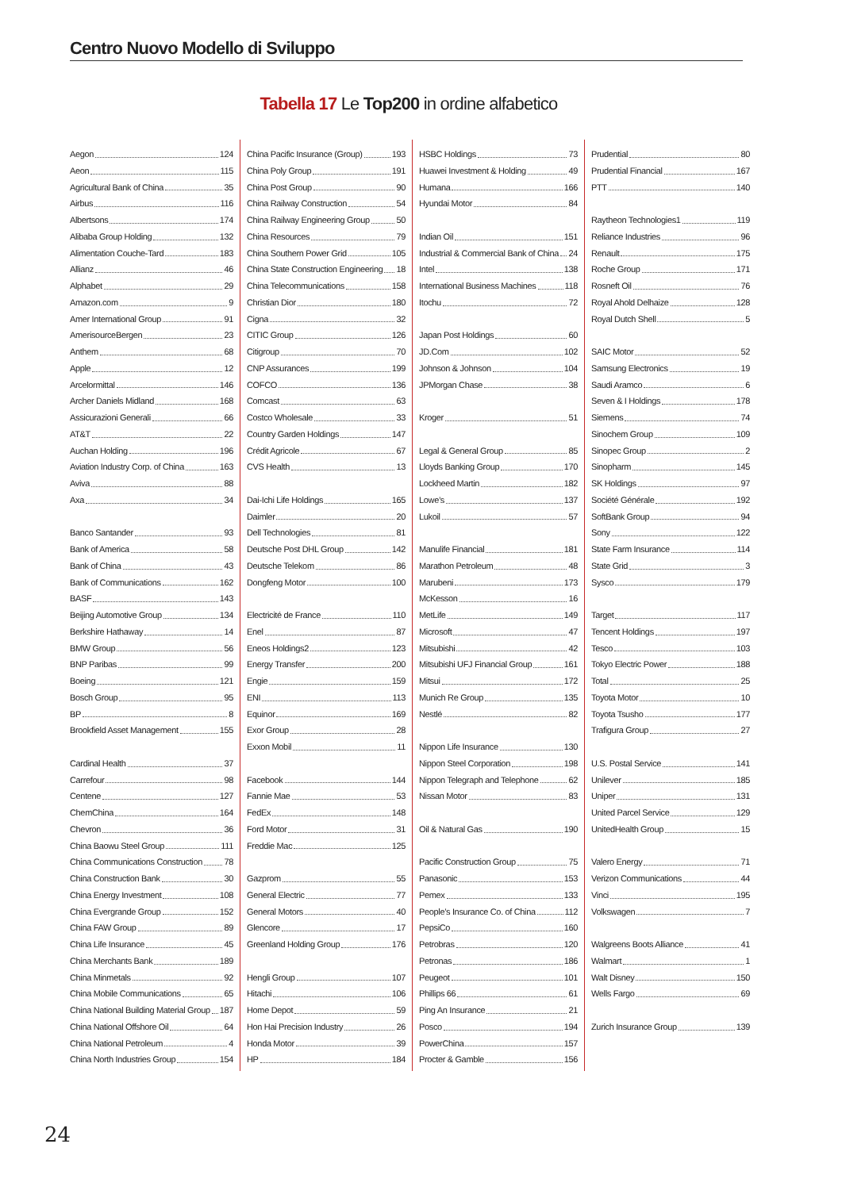Centro Nuovo Modello di Sviluppo
Tabella 17 Le Top200 in ordine alfabetico
Aegon 124
Aeon 115
Agricultural Bank of China 35
Airbus 116
Albertsons 174
Alibaba Group Holding 132
Alimentation Couche-Tard 183
Allianz 46
Alphabet 29
Amazon.com 9
Amer International Group 91
AmerisourceBergen 23
Anthem 68
Apple 12
Arcelormittal 146
Archer Daniels Midland 168
Assicurazioni Generali 66
AT&T 22
Auchan Holding 196
Aviation Industry Corp. of China 163
Aviva 88
Axa 34
Banco Santander 93
Bank of America 58
Bank of China 43
Bank of Communications 162
BASF 143
Beijing Automotive Group 134
Berkshire Hathaway 14
BMW Group 56
BNP Paribas 99
Boeing 121
Bosch Group 95
BP 8
Brookfield Asset Management 155
Cardinal Health 37
Carrefour 98
Centene 127
ChemChina 164
Chevron 36
China Baowu Steel Group 111
China Communications Construction 78
China Construction Bank 30
China Energy Investment 108
China Evergrande Group 152
China FAW Group 89
China Life Insurance 45
China Merchants Bank 189
China Minmetals 92
China Mobile Communications 65
China National Building Material Group 187
China National Offshore Oil 64
China National Petroleum 4
China North Industries Group 154
China Pacific Insurance (Group) 193
China Poly Group 191
China Post Group 90
China Railway Construction 54
China Railway Engineering Group 50
China Resources 79
China Southern Power Grid 105
China State Construction Engineering 18
China Telecommunications 158
Christian Dior 180
Cigna 32
CITIC Group 126
Citigroup 70
CNP Assurances 199
COFCO 136
Comcast 63
Costco Wholesale 33
Country Garden Holdings 147
Crédit Agricole 67
CVS Health 13
Dai-Ichi Life Holdings 165
Daimler 20
Dell Technologies 81
Deutsche Post DHL Group 142
Deutsche Telekom 86
Dongfeng Motor 100
Electricité de France 110
Enel 87
Eneos Holdings2 123
Energy Transfer 200
Engie 159
ENI 113
Equinor 169
Exor Group 28
Exxon Mobil 11
Facebook 144
Fannie Mae 53
FedEx 148
Ford Motor 31
Freddie Mac 125
Gazprom 55
General Electric 77
General Motors 40
Glencore 17
Greenland Holding Group 176
Hengli Group 107
Hitachi 106
Home Depot 59
Hon Hai Precision Industry 26
Honda Motor 39
HP 184
HSBC Holdings 73
Huawei Investment & Holding 49
Humana 166
Hyundai Motor 84
Indian Oil 151
Industrial & Commercial Bank of China 24
Intel 138
International Business Machines 118
Itochu 72
Japan Post Holdings 60
JD.Com 102
Johnson & Johnson 104
JPMorgan Chase 38
Kroger 51
Legal & General Group 85
Lloyds Banking Group 170
Lockheed Martin 182
Lowe’s 137
Lukoil 57
Manulife Financial 181
Marathon Petroleum 48
Marubeni 173
McKesson 16
MetLife 149
Microsoft 47
Mitsubishi 42
Mitsubishi UFJ Financial Group 161
Mitsui 172
Munich Re Group 135
Nestlé 82
Nippon Life Insurance 130
Nippon Steel Corporation 198
Nippon Telegraph and Telephone 62
Nissan Motor 83
Oil & Natural Gas 190
Pacific Construction Group 75
Panasonic 153
Pemex 133
People’s Insurance Co. of China 112
PepsiCo 160
Petrobras 120
Petronas 186
Peugeot 101
Phillips 66 61
Ping An Insurance 21
Posco 194
PowerChina 157
Procter & Gamble 156
Prudential 80
Prudential Financial 167
PTT 140
Raytheon Technologies1 119
Reliance Industries 96
Renault 175
Roche Group 171
Rosneft Oil 76
Royal Ahold Delhaize 128
Royal Dutch Shell 5
SAIC Motor 52
Samsung Electronics 19
Saudi Aramco 6
Seven & I Holdings 178
Siemens 74
Sinochem Group 109
Sinopec Group 2
Sinopharm 145
SK Holdings 97
Société Générale 192
SoftBank Group 94
Sony 122
State Farm Insurance 114
State Grid 3
Sysco 179
Target 117
Tencent Holdings 197
Tesco 103
Tokyo Electric Power 188
Total 25
Toyota Motor 10
Toyota Tsusho 177
Trafigura Group 27
U.S. Postal Service 141
Unilever 185
Uniper 131
United Parcel Service 129
UnitedHealth Group 15
Valero Energy 71
Verizon Communications 44
Vinci 195
Volkswagen 7
Walgreens Boots Alliance 41
Walmart 1
Walt Disney 150
Wells Fargo 69
Zurich Insurance Group 139
24